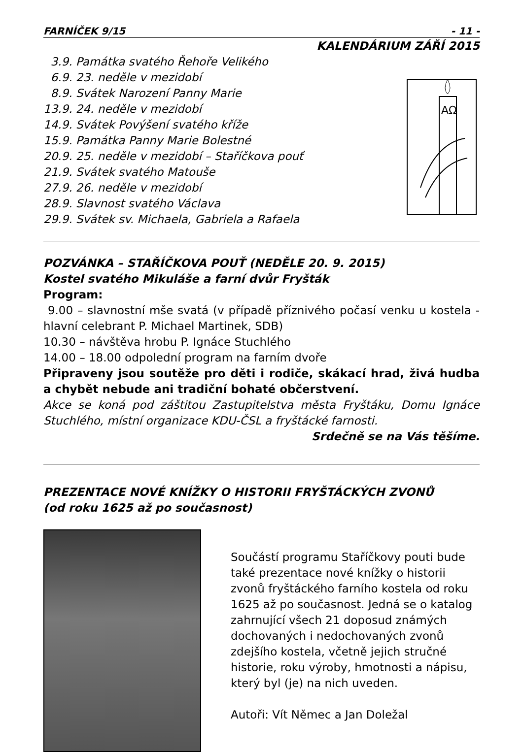FARNÍČEK 9/15 - 11 -
KALENDÁRIUM ZÁŘÍ 2015
3.9. Památka svatého Řehoře Velikého
6.9. 23. neděle v mezidobí
8.9. Svátek Narození Panny Marie
13.9. 24. neděle v mezidobí
14.9. Svátek Povýšení svatého kříže
15.9. Památka Panny Marie Bolestné
20.9. 25. neděle v mezidobí – Staříčkova pouť
21.9. Svátek svatého Matouše
27.9. 26. neděle v mezidobí
28.9. Slavnost svatého Václava
29.9. Svátek sv. Michaela, Gabriela a Rafaela
AΩ
POZVÁNKA – STAŘÍČKOVA POUŤ (NEDĚLE 20. 9. 2015)
Kostel svatého Mikuláše a farní dvůr Fryšták
Program:
9.00 – slavnostní mše svatá (v případě příznivého počasí venku u kostela - hlavní celebrant P. Michael Martinek, SDB)
10.30 – návštěva hrobu P. Ignáce Stuchlého
14.00 – 18.00 odpolední program na farním dvoře
Připraveny jsou soutěže pro děti i rodiče, skákací hrad, živá hudba a chybět nebude ani tradiční bohaté občerstvení.
Akce se koná pod záštitou Zastupitelstva města Fryštáku, Domu Ignáce Stuchlého, místní organizace KDU-ČSL a fryštácké farnosti.
Srdečně se na Vás těšíme.
PREZENTACE NOVÉ KNÍŽKY O HISTORII FRYŠTÁCKÝCH ZVONŮ
(od roku 1625 až po současnost)
Součástí programu Staříčkovy pouti bude také prezentace nové knížky o historii zvonů fryštáckého farního kostela od roku 1625 až po současnost. Jedná se o katalog zahrnující všech 21 doposud známých dochovaných i nedochovaných zvonů zdejšího kostela, včetně jejich stručné historie, roku výroby, hmotnosti a nápisu, který byl (je) na nich uveden.
Autoři: Vít Němec a Jan Doležal